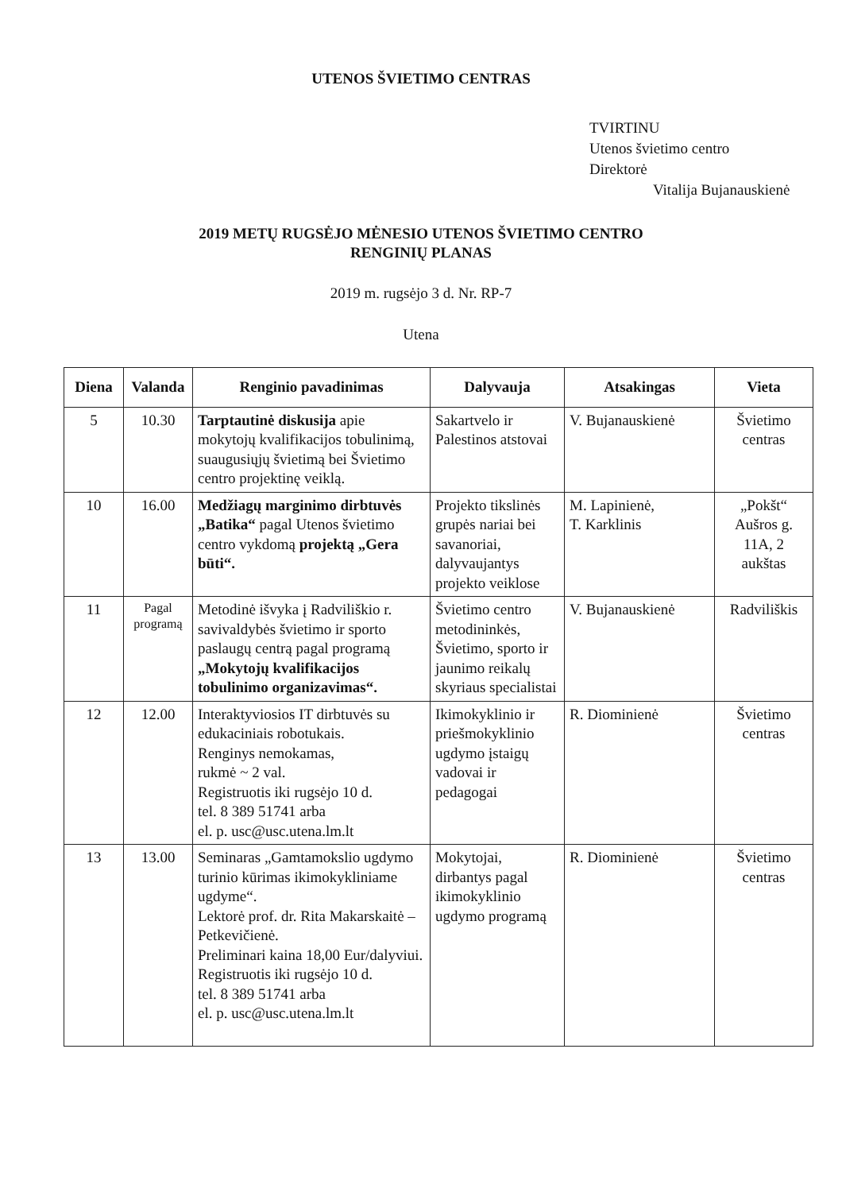UTENOS ŠVIETIMO CENTRAS
TVIRTINU
Utenos švietimo centro
Direktorė
Vitalija Bujanauskienė
2019 METŲ RUGSĖJO MĖNESIO UTENOS ŠVIETIMO CENTRO
RENGINIŲ PLANAS
2019 m. rugsėjo 3 d. Nr. RP-7
Utena
| Diena | Valanda | Renginio pavadinimas | Dalyvauja | Atsakingas | Vieta |
| --- | --- | --- | --- | --- | --- |
| 5 | 10.30 | Tarptautinė diskusija apie mokytojų kvalifikacijos tobulinimą, suaugusiųjų švietimą bei Švietimo centro projektinę veiklą. | Sakartvelo ir Palestinos atstovai | V. Bujanauskienė | Švietimo centras |
| 10 | 16.00 | Medžiagų marginimo dirbtuvės „Batika“ pagal Utenos švietimo centro vykdomą projektą „Gera būti“. | Projekto tikslinės grupės nariai bei savanoriai, dalyvaujantys projekto veiklose | M. Lapinienė, T. Karklinis | „Pokšt“ Aušros g. 11A, 2 aukštas |
| 11 | Pagal programą | Metodinė išvyka į Radviliškio r. savivaldybės švietimo ir sporto paslaugų centrą pagal programą „Mokytojų kvalifikacijos tobulinimo organizavimas“. | Švietimo centro metodininkės, Švietimo, sporto ir jaunimo reikalų skyriaus specialistai | V. Bujanauskienė | Radviliškis |
| 12 | 12.00 | Interaktyviosios IT dirbtuvės su edukaciniais robotukais. Renginys nemokamas, rukmė ~ 2 val. Registruotis iki rugsėjo 10 d. tel. 8 389 51741 arba el. p. usc@usc.utena.lm.lt | Ikimokyklinio ir priešmokyklinio ugdymo įstaigų vadovai ir pedagogai | R. Diominienė | Švietimo centras |
| 13 | 13.00 | Seminaras „Gamtamokslio ugdymo turinio kūrimas ikimokykliniame ugdyme“. Lektorė prof. dr. Rita Makarskaitė – Petkevičienė. Preliminari kaina 18,00 Eur/dalyviui. Registruotis iki rugsėjo 10 d. tel. 8 389 51741 arba el. p. usc@usc.utena.lm.lt | Mokytojai, dirbantys pagal ikimokyklinio ugdymo programą | R. Diominienė | Švietimo centras |